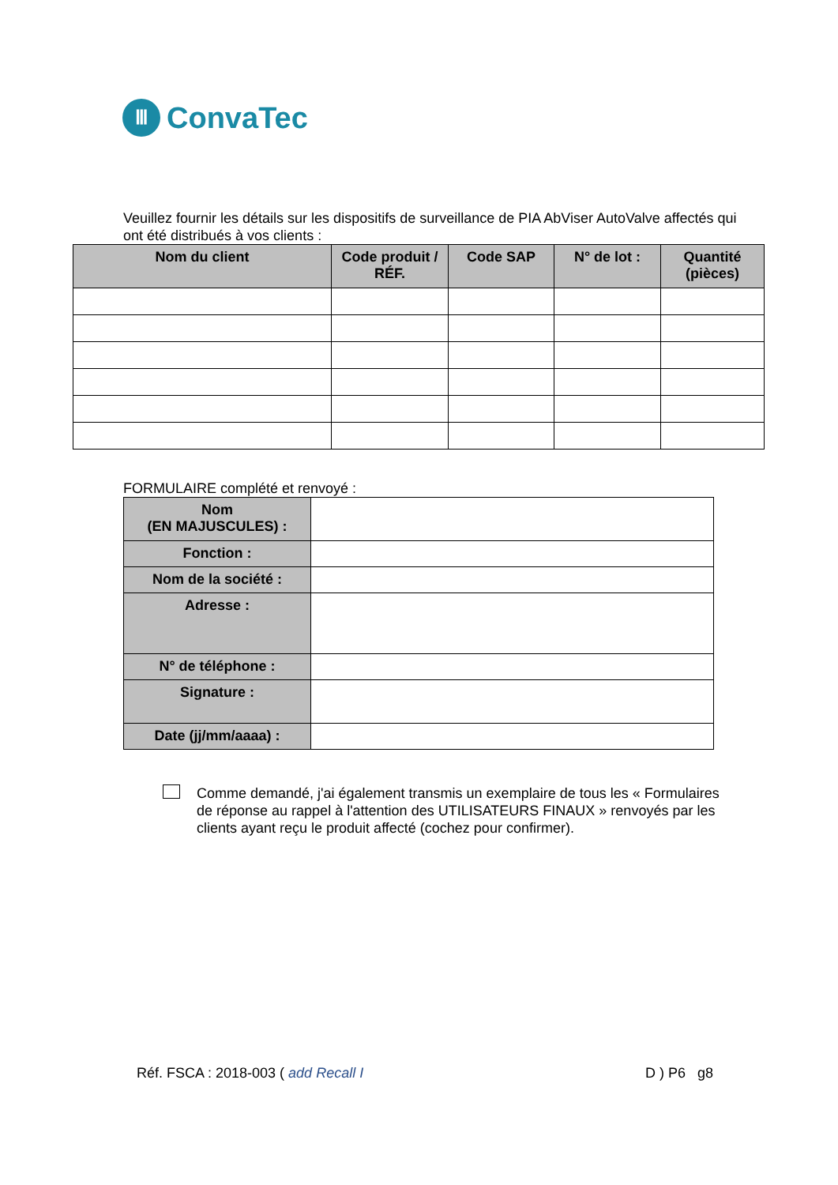Ⅲ
ConvaTec
Veuillez fournir les détails sur les dispositifs de surveillance de PIA AbViser AutoValve affectés qui ont été distribués à vos clients :
| Nom du client | Code produit / RÉF. | Code SAP | N° de lot : | Quantité (pièces) |
| --- | --- | --- | --- | --- |
FORMULAIRE complété et renvoyé :
| Nom (EN MAJUSCULES) : | |
| Fonction : | |
| Nom de la société : | |
| Adresse : | |
| N° de téléphone : | |
| Signature : | |
| Date (jj/mm/aaaa) : | |
Comme demandé, j'ai également transmis un exemplaire de tous les « Formulaires de réponse au rappel à l'attention des UTILISATEURS FINAUX » renvoyés par les clients ayant reçu le produit affecté (cochez pour confirmer).
Réf. FSCA : 2018-003 ( add Recall I D ) P6 g8